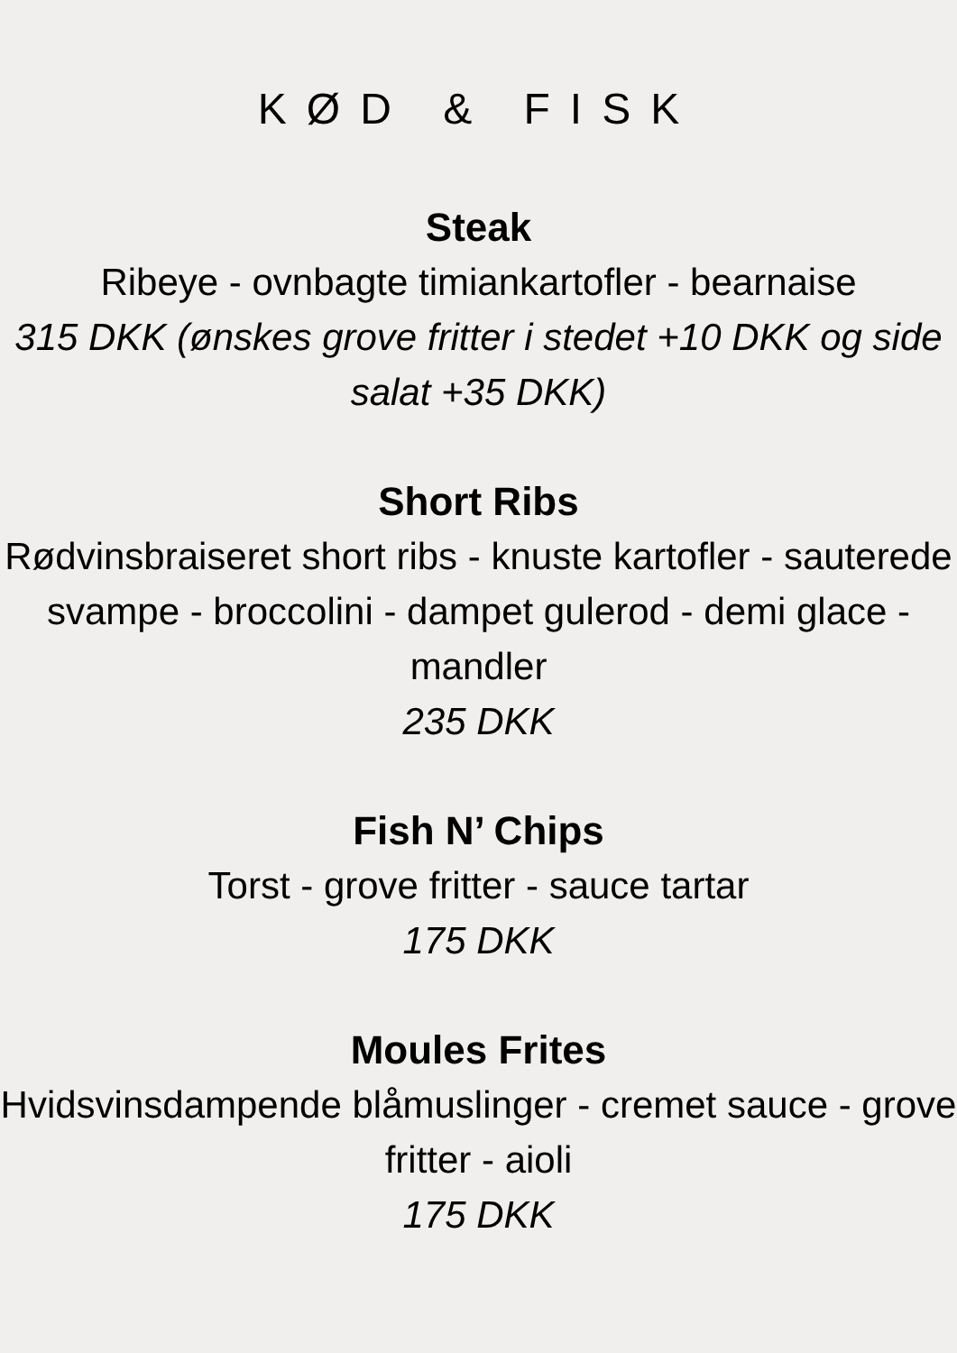KØD & FISK
Steak
Ribeye - ovnbagte timiankartofler - bearnaise
315 DKK (ønskes grove fritter i stedet +10 DKK og side salat +35 DKK)
Short Ribs
Rødvinsbraiseret short ribs - knuste kartofler - sauterede svampe - broccolini - dampet gulerod - demi glace - mandler
235 DKK
Fish N’ Chips
Torst - grove fritter - sauce tartar
175 DKK
Moules Frites
Hvidsvinsdampende blåmuslinger - cremet sauce - grove fritter - aioli
175 DKK